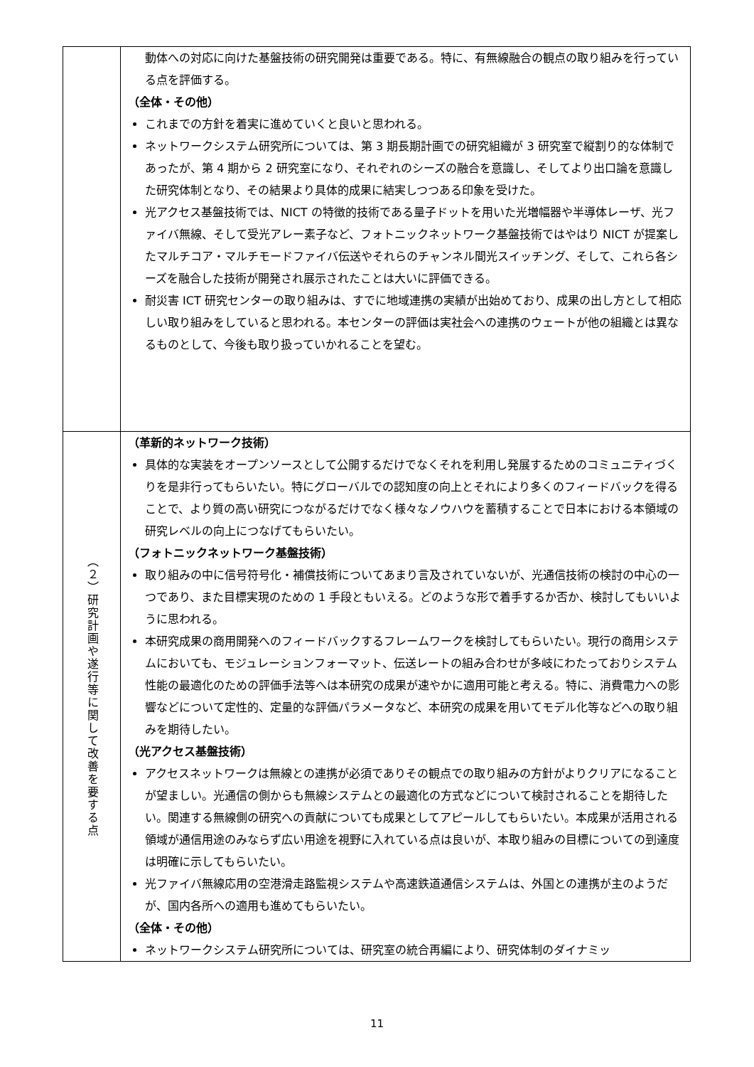| | 動体への対応に向けた基盤技術の研究開発は重要である。特に、有無線融合の観点の取り組みを行っている点を評価する。 （全体・その他） これまでの方針を着実に進めていくと良いと思われる。 ネットワークシステム研究所については、第 3 期長期計画での研究組織が 3 研究室で縦割り的な体制であったが、第 4 期から 2 研究室になり、それぞれのシーズの融合を意識し、そしてより出口論を意識した研究体制となり、その結果より具体的成果に結実しつつある印象を受けた。 光アクセス基盤技術では、NICT の特徴的技術である量子ドットを用いた光増幅器や半導体レーザ、光ファイバ無線、そして受光アレー素子など、フォトニックネットワーク基盤技術ではやはり NICT が提案したマルチコア・マルチモードファイバ伝送やそれらのチャンネル間光スイッチング、そして、これら各シーズを融合した技術が開発され展示されたことは大いに評価できる。 耐災害 ICT 研究センターの取り組みは、すでに地域連携の実績が出始めており、成果の出し方として相応しい取り組みをしていると思われる。本センターの評価は実社会への連携のウェートが他の組織とは異なるものとして、今後も取り扱っていかれることを望む。 |
| （２）研究計画や遂行等に関して改善を要する点 | （革新的ネットワーク技術） 具体的な実装をオープンソースとして公開するだけでなくそれを利用し発展するためのコミュニティづくりを是非行ってもらいたい。特にグローバルでの認知度の向上とそれにより多くのフィードバックを得ることで、より質の高い研究につながるだけでなく様々なノウハウを蓄積することで日本における本領域の研究レベルの向上につなげてもらいたい。 （フォトニックネットワーク基盤技術） 取り組みの中に信号符号化・補償技術についてあまり言及されていないが、光通信技術の検討の中心の一つであり、また目標実現のための 1 手段ともいえる。どのような形で着手するか否か、検討してもいいように思われる。 本研究成果の商用開発へのフィードバックするフレームワークを検討してもらいたい。現行の商用システムにおいても、モジュレーションフォーマット、伝送レートの組み合わせが多岐にわたっておりシステム性能の最適化のための評価手法等へは本研究の成果が速やかに適用可能と考える。特に、消費電力への影響などについて定性的、定量的な評価パラメータなど、本研究の成果を用いてモデル化等などへの取り組みを期待したい。 （光アクセス基盤技術） アクセスネットワークは無線との連携が必須でありその観点での取り組みの方針がよりクリアになることが望ましい。光通信の側からも無線システムとの最適化の方式などについて検討されることを期待したい。関連する無線側の研究への貢献についても成果としてアピールしてもらいたい。本成果が活用される領域が通信用途のみならず広い用途を視野に入れている点は良いが、本取り組みの目標についての到達度は明確に示してもらいたい。 光ファイバ無線応用の空港滑走路監視システムや高速鉄道通信システムは、外国との連携が主のようだが、国内各所への適用も進めてもらいたい。 （全体・その他） ネットワークシステム研究所については、研究室の統合再編により、研究体制のダイナミッ |
11